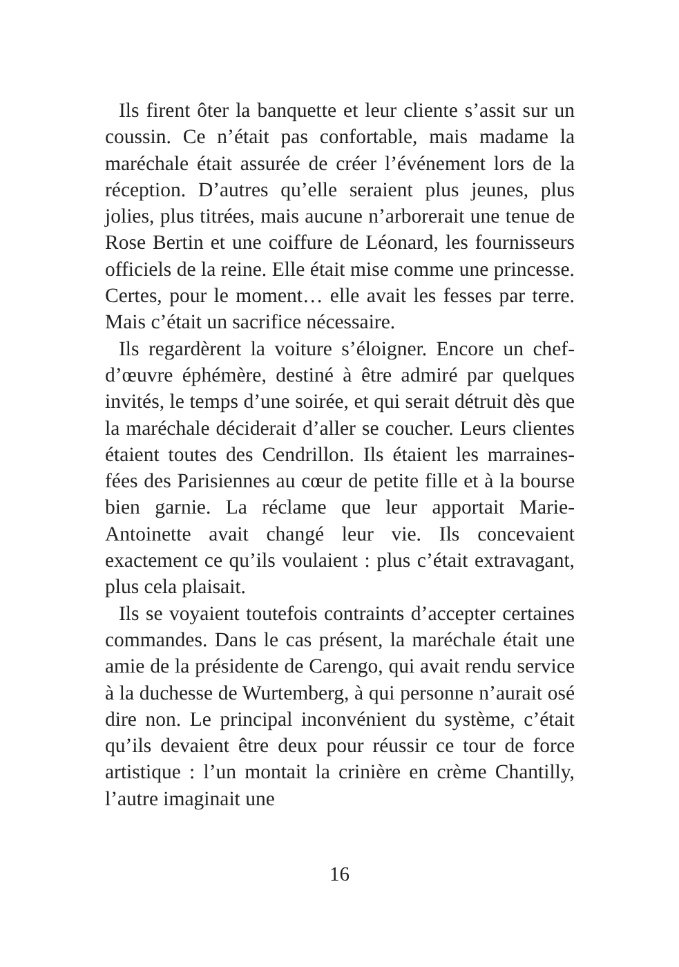Ils firent ôter la banquette et leur cliente s’assit sur un coussin. Ce n’était pas confortable, mais madame la maréchale était assurée de créer l’événement lors de la réception. D’autres qu’elle seraient plus jeunes, plus jolies, plus titrées, mais aucune n’arborerait une tenue de Rose Bertin et une coiffure de Léonard, les fournisseurs officiels de la reine. Elle était mise comme une princesse. Certes, pour le moment… elle avait les fesses par terre. Mais c’était un sacrifice nécessaire.
Ils regardèrent la voiture s’éloigner. Encore un chef-d’œuvre éphémère, destiné à être admiré par quelques invités, le temps d’une soirée, et qui serait détruit dès que la maréchale déciderait d’aller se coucher. Leurs clientes étaient toutes des Cendrillon. Ils étaient les marraines-fées des Parisiennes au cœur de petite fille et à la bourse bien garnie. La réclame que leur apportait Marie-Antoinette avait changé leur vie. Ils concevaient exactement ce qu’ils voulaient : plus c’était extravagant, plus cela plaisait.
Ils se voyaient toutefois contraints d’accepter certaines commandes. Dans le cas présent, la maréchale était une amie de la présidente de Carengo, qui avait rendu service à la duchesse de Wurtemberg, à qui personne n’aurait osé dire non. Le principal inconvénient du système, c’était qu’ils devaient être deux pour réussir ce tour de force artistique : l’un montait la crinière en crème Chantilly, l’autre imaginait une
16